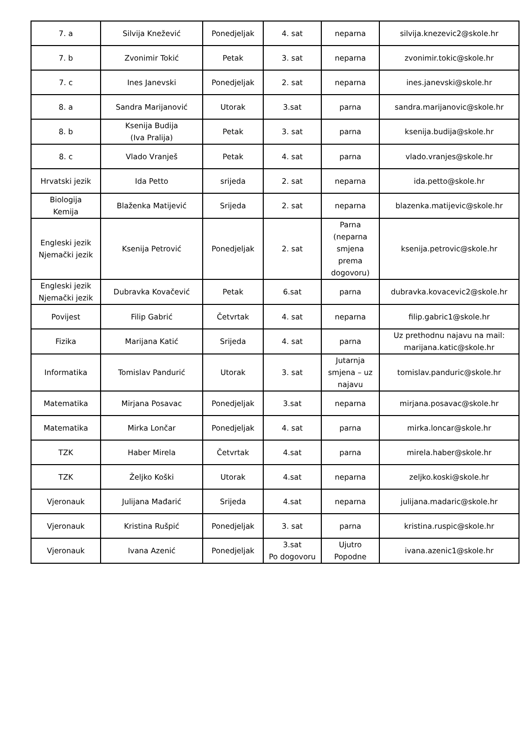| 7. a | Silvija Knežević | Ponedjeljak | 4. sat | neparna | silvija.knezevic2@skole.hr |
| 7. b | Zvonimir Tokić | Petak | 3. sat | neparna | zvonimir.tokic@skole.hr |
| 7. c | Ines Janevski | Ponedjeljak | 2. sat | neparna | ines.janevski@skole.hr |
| 8. a | Sandra Marijanović | Utorak | 3.sat | parna | sandra.marijanovic@skole.hr |
| 8. b | Ksenija Budija (Iva Pralija) | Petak | 3. sat | parna | ksenija.budija@skole.hr |
| 8. c | Vlado Vranješ | Petak | 4. sat | parna | vlado.vranjes@skole.hr |
| Hrvatski jezik | Ida Petto | srijeda | 2. sat | neparna | ida.petto@skole.hr |
| Biologija Kemija | Blaženka Matijević | Srijeda | 2. sat | neparna | blazenka.matijevic@skole.hr |
| Engleski jezik Njemački jezik | Ksenija Petrović | Ponedjeljak | 2. sat | Parna (neparna smjena prema dogovoru) | ksenija.petrovic@skole.hr |
| Engleski jezik Njemački jezik | Dubravka Kovačević | Petak | 6.sat | parna | dubravka.kovacevic2@skole.hr |
| Povijest | Filip Gabrić | Četvrtak | 4. sat | neparna | filip.gabric1@skole.hr |
| Fizika | Marijana Katić | Srijeda | 4. sat | parna | Uz prethodnu najavu na mail: marijana.katic@skole.hr |
| Informatika | Tomislav Pandurić | Utorak | 3. sat | Jutarnja smjena – uz najavu | tomislav.panduric@skole.hr |
| Matematika | Mirjana Posavac | Ponedjeljak | 3.sat | neparna | mirjana.posavac@skole.hr |
| Matematika | Mirka Lončar | Ponedjeljak | 4. sat | parna | mirka.loncar@skole.hr |
| TZK | Haber Mirela | Četvrtak | 4.sat | parna | mirela.haber@skole.hr |
| TZK | Željko Koški | Utorak | 4.sat | neparna | zeljko.koski@skole.hr |
| Vjeronauk | Julijana Mađarić | Srijeda | 4.sat | neparna | julijana.madaric@skole.hr |
| Vjeronauk | Kristina Rušpić | Ponedjeljak | 3. sat | parna | kristina.ruspic@skole.hr |
| Vjeronauk | Ivana Azenić | Ponedjeljak | 3.sat Po dogovoru | Ujutro Popodne | ivana.azenic1@skole.hr |